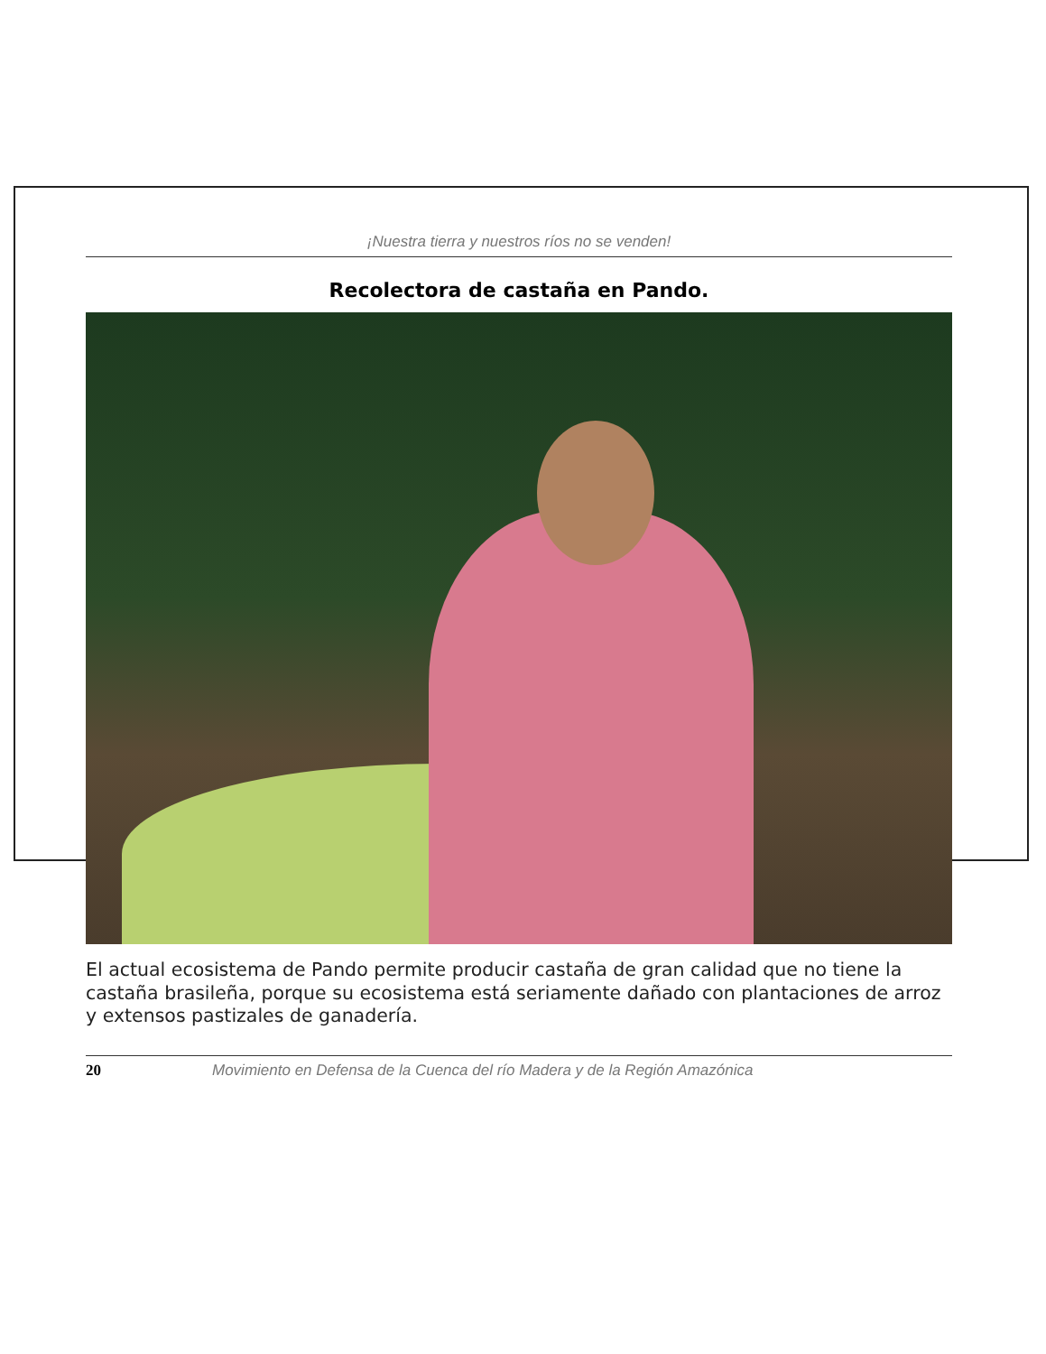¡Nuestra tierra y nuestros ríos no se venden!
Recolectora de castaña en Pando.
El actual ecosistema de Pando permite producir castaña de gran calidad que no tiene la castaña brasileña, porque su ecosistema está seriamente dañado con plantaciones de arroz y extensos pastizales de ganadería.
20 Movimiento en Defensa de la Cuenca del río Madera y de la Región Amazónica